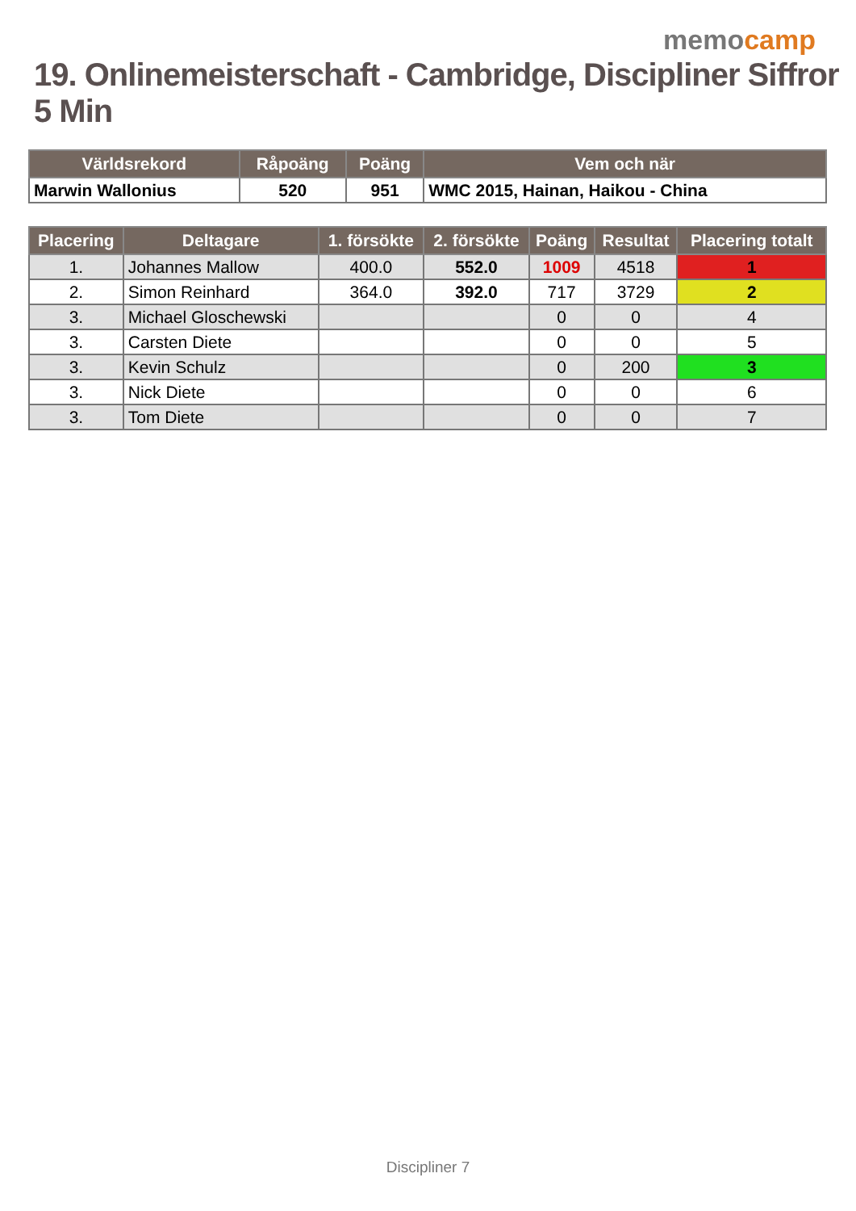memocamp
19. Onlinemeisterschaft - Cambridge, Discipliner Siffror 5 Min
| Världsrekord | Råpoäng | Poäng | Vem och när |
| --- | --- | --- | --- |
| Marwin Wallonius | 520 | 951 | WMC 2015, Hainan, Haikou - China |
| Placering | Deltagare | 1. försökte | 2. försökte | Poäng | Resultat | Placering totalt |
| --- | --- | --- | --- | --- | --- | --- |
| 1. | Johannes Mallow | 400.0 | 552.0 | 1009 | 4518 | 1 |
| 2. | Simon Reinhard | 364.0 | 392.0 | 717 | 3729 | 2 |
| 3. | Michael Gloschewski | | | 0 | 0 | 4 |
| 3. | Carsten Diete | | | 0 | 0 | 5 |
| 3. | Kevin Schulz | | | 0 | 200 | 3 |
| 3. | Nick Diete | | | 0 | 0 | 6 |
| 3. | Tom Diete | | | 0 | 0 | 7 |
Discipliner 7